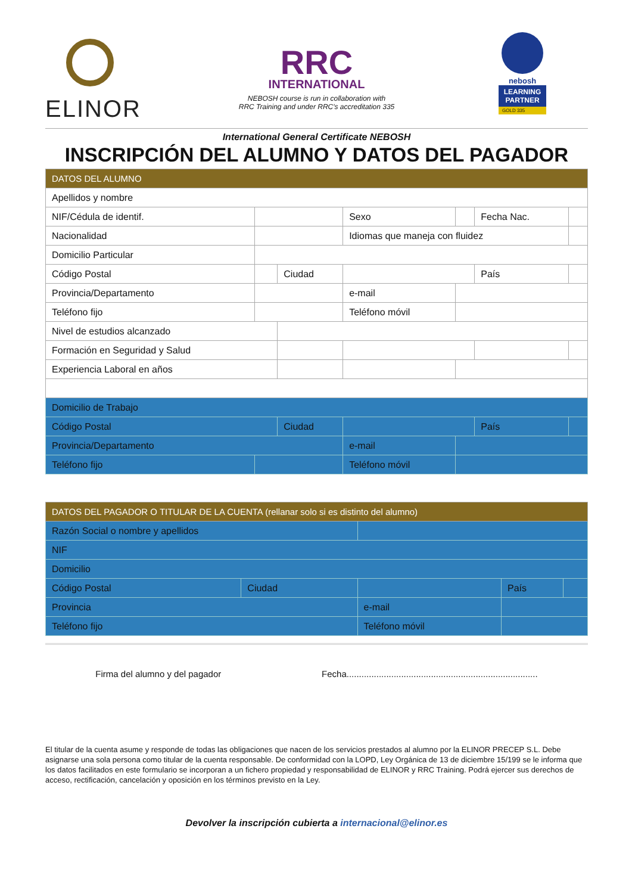ELINOR
RRC
INTERNATIONAL
NEBOSH course is run in collaboration with
RRC Training and under RRC's accreditation 335
nebosh
LEARNING PARTNER
GOLD 335
International General Certificate NEBOSH
INSCRIPCIÓN DEL ALUMNO Y DATOS DEL PAGADOR
| DATOS DEL ALUMNO | | | | | | |
| Apellidos y nombre | | | | | | |
| NIF/Cédula de identif. | | | Sexo | | Fecha Nac. | |
| Nacionalidad | | | Idiomas que maneja con fluidez | | | |
| Domicilio Particular | | | | | | |
| Código Postal | | Ciudad | | | País | |
| Provincia/Departamento | | | e-mail | | | |
| Teléfono fijo | | | Teléfono móvil | | | |
| Nivel de estudios alcanzado | | | | | | |
| Formación en Seguridad y Salud | | | | | | |
| Experiencia Laboral en años | | | | | | |
| Domicilio de Trabajo | | | | | | |
| Código Postal | | Ciudad | | | País | |
| Provincia/Departamento | | | e-mail | | | |
| Teléfono fijo | | | Teléfono móvil | | | |
| DATOS DEL PAGADOR O TITULAR DE LA CUENTA (rellanar solo si es distinto del alumno) | | | | |
| Razón Social o nombre y apellidos | | | | |
| NIF | | | | |
| Domicilio | | | | |
| Código Postal | Ciudad | | País | |
| Provincia | | e-mail | | |
| Teléfono fijo | | Teléfono móvil | | |
Firma del alumno y del pagador Fecha.............................................................................
El titular de la cuenta asume y responde de todas las obligaciones que nacen de los servicios prestados al alumno por la ELINOR PRECEP S.L. Debe asignarse una sola persona como titular de la cuenta responsable. De conformidad con la LOPD, Ley Orgánica de 13 de diciembre 15/199 se le informa que los datos facilitados en este formulario se incorporan a un fichero propiedad y responsabilidad de ELINOR y RRC Training. Podrá ejercer sus derechos de acceso, rectificación, cancelación y oposición en los términos previsto en la Ley.
Devolver la inscripción cubierta a internacional@elinor.es